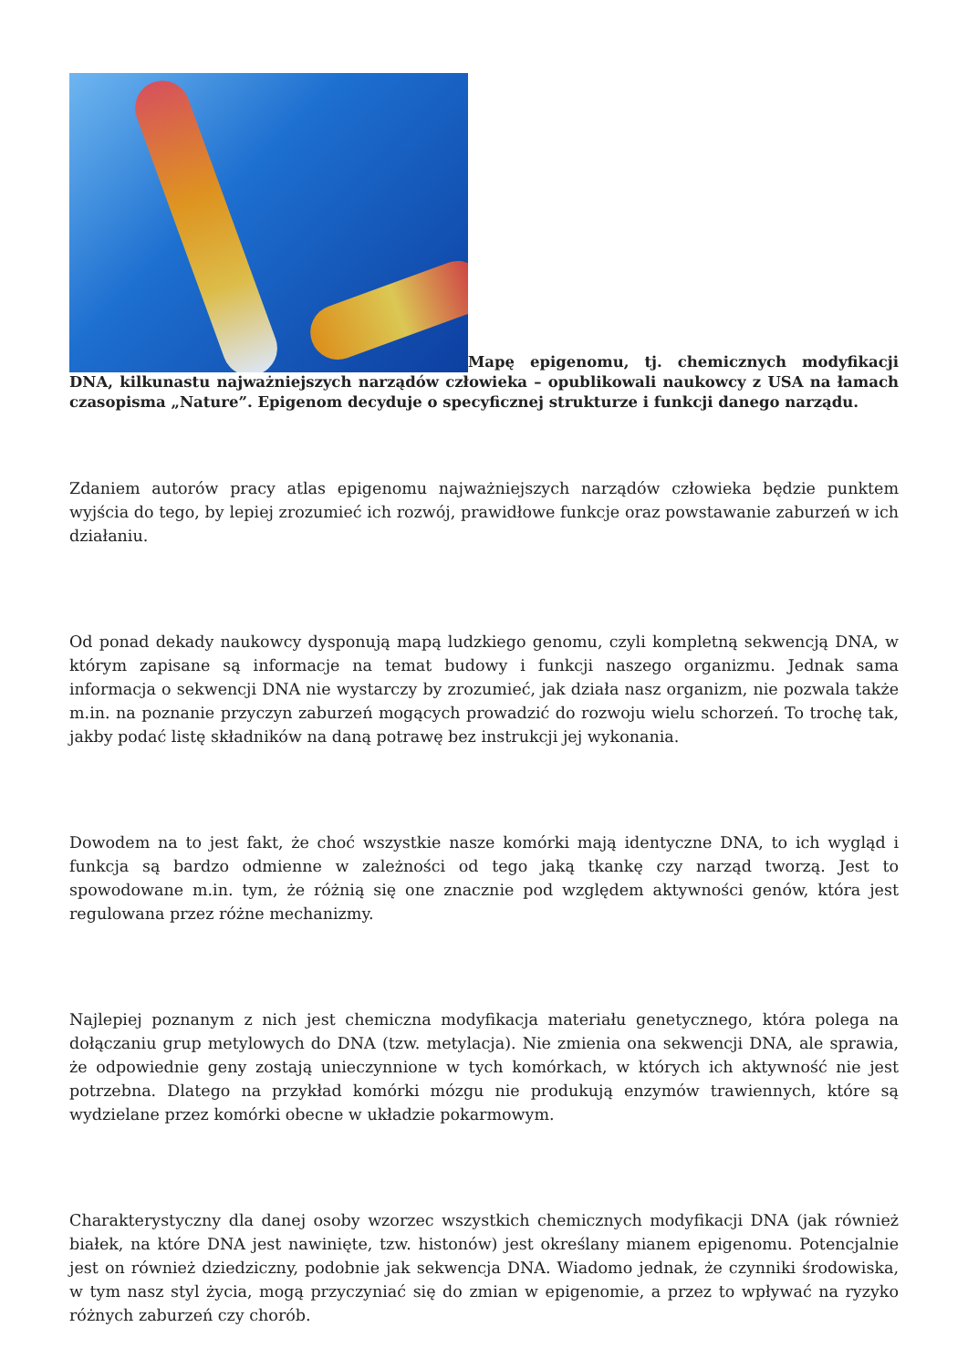Mapę epigenomu, tj. chemicznych modyfikacji DNA, kilkunastu najważniejszych narządów człowieka – opublikowali naukowcy z USA na łamach czasopisma „Nature”. Epigenom decyduje o specyficznej strukturze i funkcji danego narządu.
Zdaniem autorów pracy atlas epigenomu najważniejszych narządów człowieka będzie punktem wyjścia do tego, by lepiej zrozumieć ich rozwój, prawidłowe funkcje oraz powstawanie zaburzeń w ich działaniu.
Od ponad dekady naukowcy dysponują mapą ludzkiego genomu, czyli kompletną sekwencją DNA, w którym zapisane są informacje na temat budowy i funkcji naszego organizmu. Jednak sama informacja o sekwencji DNA nie wystarczy by zrozumieć, jak działa nasz organizm, nie pozwala także m.in. na poznanie przyczyn zaburzeń mogących prowadzić do rozwoju wielu schorzeń. To trochę tak, jakby podać listę składników na daną potrawę bez instrukcji jej wykonania.
Dowodem na to jest fakt, że choć wszystkie nasze komórki mają identyczne DNA, to ich wygląd i funkcja są bardzo odmienne w zależności od tego jaką tkankę czy narząd tworzą. Jest to spowodowane m.in. tym, że różnią się one znacznie pod względem aktywności genów, która jest regulowana przez różne mechanizmy.
Najlepiej poznanym z nich jest chemiczna modyfikacja materiału genetycznego, która polega na dołączaniu grup metylowych do DNA (tzw. metylacja). Nie zmienia ona sekwencji DNA, ale sprawia, że odpowiednie geny zostają unieczynnione w tych komórkach, w których ich aktywność nie jest potrzebna. Dlatego na przykład komórki mózgu nie produkują enzymów trawiennych, które są wydzielane przez komórki obecne w układzie pokarmowym.
Charakterystyczny dla danej osoby wzorzec wszystkich chemicznych modyfikacji DNA (jak również białek, na które DNA jest nawinięte, tzw. histonów) jest określany mianem epigenomu. Potencjalnie jest on również dziedziczny, podobnie jak sekwencja DNA. Wiadomo jednak, że czynniki środowiska, w tym nasz styl życia, mogą przyczyniać się do zmian w epigenomie, a przez to wpływać na ryzyko różnych zaburzeń czy chorób.